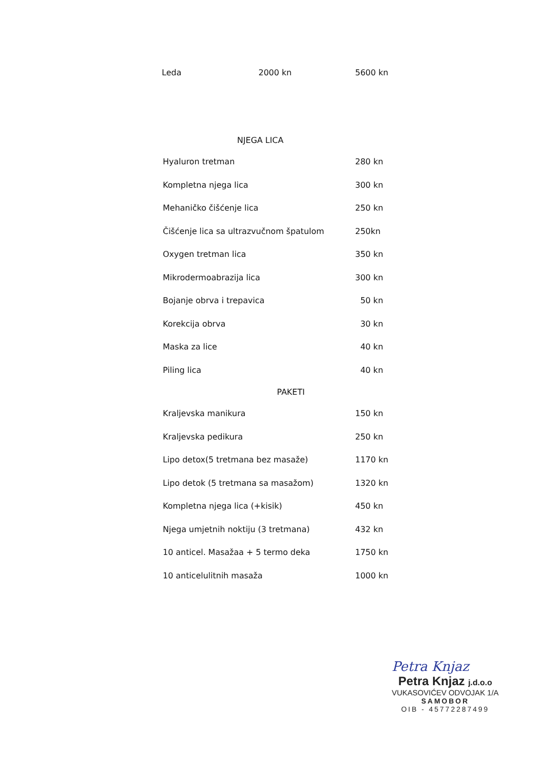| Leda | 2000 kn | 5600 kn |
| NJEGA LICA | |
| Hyaluron tretman | 280 kn |
| Kompletna njega lica | 300 kn |
| Mehaničko čišćenje lica | 250 kn |
| Čišćenje lica sa ultrazvučnom špatulom | 250kn |
| Oxygen tretman lica | 350 kn |
| Mikrodermoabrazija lica | 300 kn |
| Bojanje obrva i trepavica | 50 kn |
| Korekcija obrva | 30 kn |
| Maska za lice | 40 kn |
| Piling lica | 40 kn |
| PAKETI | |
| Kraljevska manikura | 150 kn |
| Kraljevska pedikura | 250 kn |
| Lipo detox(5 tretmana bez masaže) | 1170 kn |
| Lipo detok (5 tretmana sa masažom) | 1320 kn |
| Kompletna njega lica (+kisik) | 450 kn |
| Njega umjetnih noktiju (3 tretmana) | 432 kn |
| 10 anticel. Masažaa + 5 termo deka | 1750 kn |
| 10 anticelulitnih masaža | 1000 kn |
Petra Knjaz
Petra Knjaz j.d.o.o
VUKASOVIĆEV ODVOJAK 1/A
SAMOBOR
OIB - 45772287499